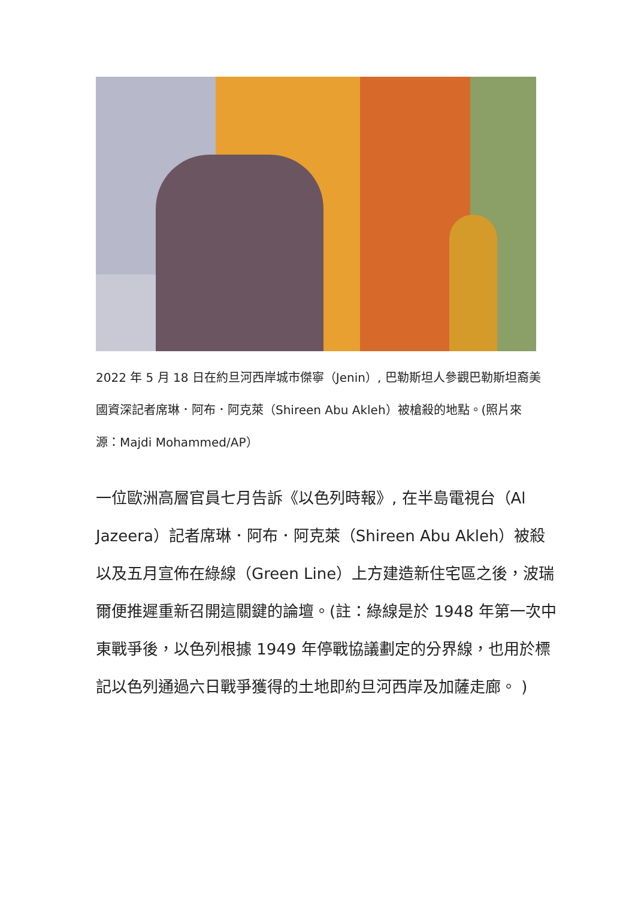2022 年 5 月 18 日在約旦河西岸城市傑寧（Jenin）, 巴勒斯坦人參觀巴勒斯坦裔美國資深記者席琳．阿布．阿克萊（Shireen Abu Akleh）被槍殺的地點。(照片來源：Majdi Mohammed/AP）
一位歐洲高層官員七月告訴《以色列時報》, 在半島電視台（Al Jazeera）記者席琳．阿布．阿克萊（Shireen Abu Akleh）被殺以及五月宣佈在綠線（Green Line）上方建造新住宅區之後，波瑞爾便推遲重新召開這關鍵的論壇。(註：綠線是於 1948 年第一次中東戰爭後，以色列根據 1949 年停戰協議劃定的分界線，也用於標記以色列通過六日戰爭獲得的土地即約旦河西岸及加薩走廊。 )